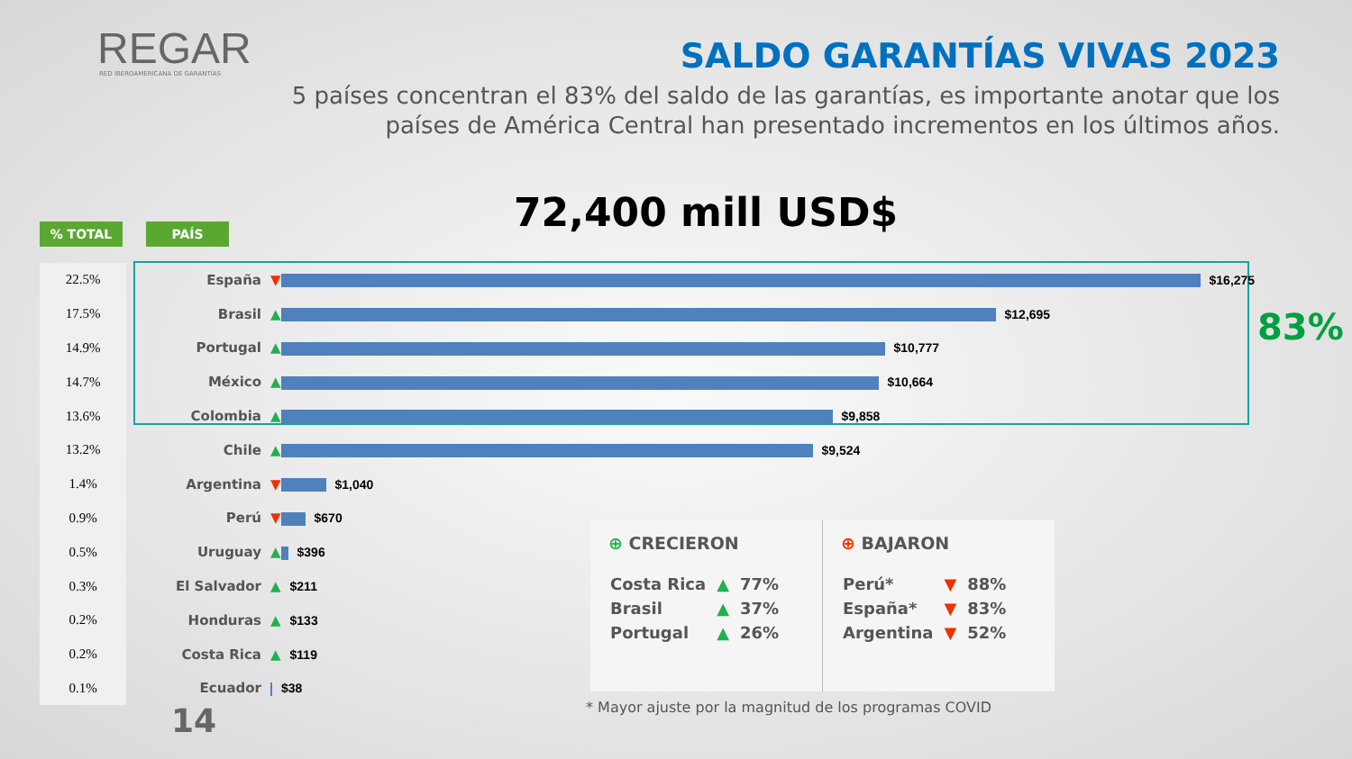REGAR
RED IBEROAMERICANA DE GARANTÍAS
SALDO GARANTÍAS VIVAS 2023
5 países concentran el 83% del saldo de las garantías, es importante anotar que los países de América Central han presentado incrementos en los últimos años.
72,400 mill USD$
% TOTAL PAÍS
| 22.5% | España | ▼ $16,275 |
| 17.5% | Brasil | ▲ $12,695 |
| 14.9% | Portugal | ▲ $10,777 |
| 14.7% | México | ▲ $10,664 |
| 13.6% | Colombia | ▲ $9,858 |
| 13.2% | Chile | ▲ $9,524 |
| 1.4% | Argentina | ▼ $1,040 |
| 0.9% | Perú | ▼ $670 |
| 0.5% | Uruguay | ▲ $396 |
| 0.3% | El Salvador | ▲ $211 |
| 0.2% | Honduras | ▲ $133 |
| 0.2% | Costa Rica | ▲ $119 |
| 0.1% | Ecuador | $38 |
83%
⊕ CRECIERON
| Costa Rica | ▲ | 77% |
| Brasil | ▲ | 37% |
| Portugal | ▲ | 26% |
⊕ BAJARON
| Perú* | ▼ | 88% |
| España* | ▼ | 83% |
| Argentina | ▼ | 52% |
* Mayor ajuste por la magnitud de los programas COVID
14